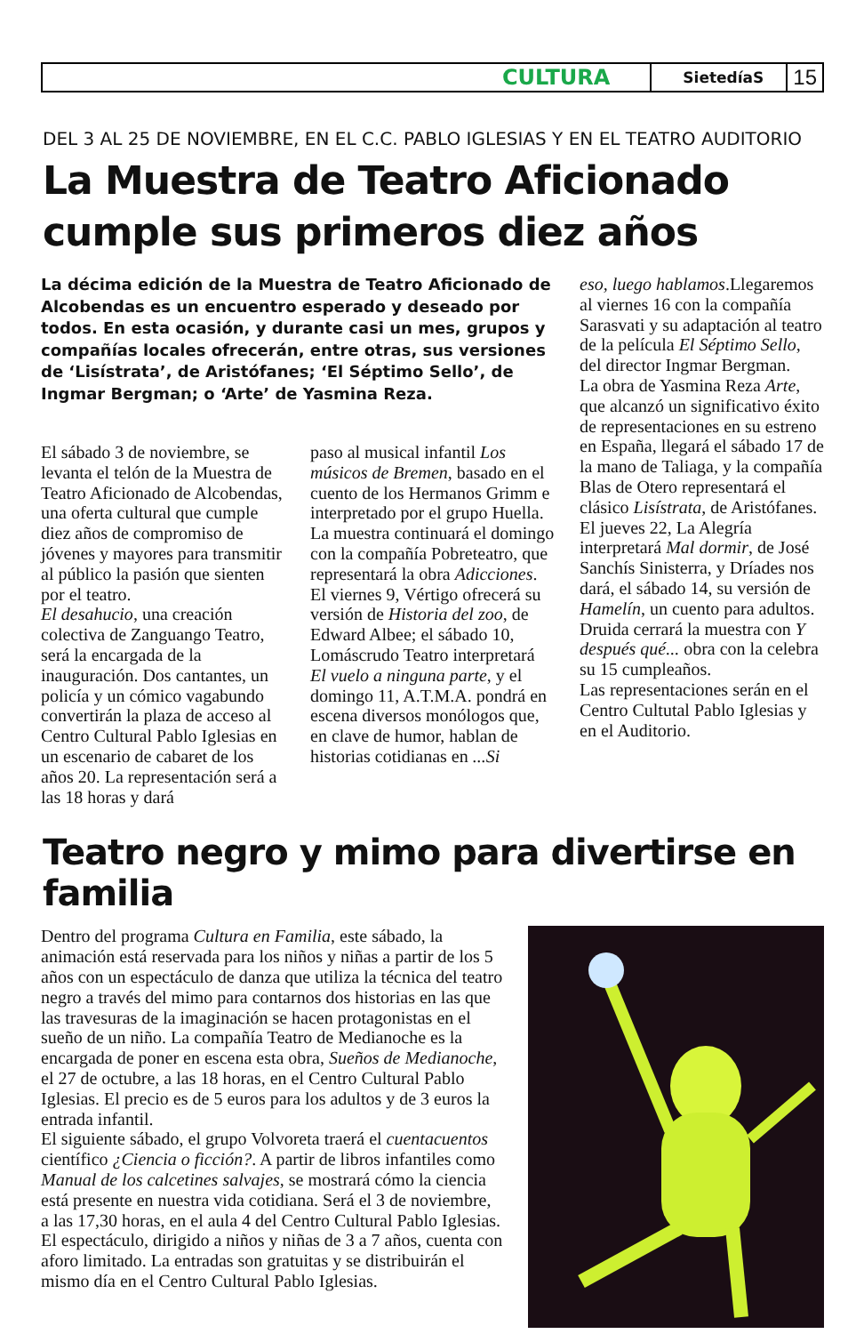CULTURA SietedíaS 15
DEL 3 AL 25 DE NOVIEMBRE, EN EL C.C. PABLO IGLESIAS Y EN EL TEATRO AUDITORIO
La Muestra de Teatro Aficionado cumple sus primeros diez años
La décima edición de la Muestra de Teatro Aficionado de Alcobendas es un encuentro esperado y deseado por todos. En esta ocasión, y durante casi un mes, grupos y compañías locales ofrecerán, entre otras, sus versiones de ‘Lisístrata’, de Aristófanes; ‘El Séptimo Sello’, de Ingmar Bergman; o ‘Arte’ de Yasmina Reza.
El sábado 3 de noviembre, se levanta el telón de la Muestra de Teatro Aficionado de Alcobendas, una oferta cultural que cumple diez años de compromiso de jóvenes y mayores para transmitir al público la pasión que sienten por el teatro.
El desahucio, una creación colectiva de Zanguango Teatro, será la encargada de la inauguración. Dos cantantes, un policía y un cómico vagabundo convertirán la plaza de acceso al Centro Cultural Pablo Iglesias en un escenario de cabaret de los años 20. La representación será a las 18 horas y dará
paso al musical infantil Los músicos de Bremen, basado en el cuento de los Hermanos Grimm e interpretado por el grupo Huella.
La muestra continuará el domingo con la compañía Pobreteatro, que representará la obra Adicciones.
El viernes 9, Vértigo ofrecerá su versión de Historia del zoo, de Edward Albee; el sábado 10, Lomáscrudo Teatro interpretará El vuelo a ninguna parte, y el domingo 11, A.T.M.A. pondrá en escena diversos monólogos que, en clave de humor, hablan de historias cotidianas en ...Si
eso, luego hablamos.Llegaremos al viernes 16 con la compañía Sarasvati y su adaptación al teatro de la película El Séptimo Sello, del director Ingmar Bergman.
La obra de Yasmina Reza Arte, que alcanzó un significativo éxito de representaciones en su estreno en España, llegará el sábado 17 de la mano de Taliaga, y la compañía Blas de Otero representará el clásico Lisístrata, de Aristófanes.
El jueves 22, La Alegría interpretará Mal dormir, de José Sanchís Sinisterra, y Dríades nos dará, el sábado 14, su versión de Hamelín, un cuento para adultos.
Druida cerrará la muestra con Y después qué... obra con la celebra su 15 cumpleaños.
Las representaciones serán en el Centro Cultutal Pablo Iglesias y en el Auditorio.
Teatro negro y mimo para divertirse en familia
Dentro del programa Cultura en Familia, este sábado, la animación está reservada para los niños y niñas a partir de los 5 años con un espectáculo de danza que utiliza la técnica del teatro negro a través del mimo para contarnos dos historias en las que las travesuras de la imaginación se hacen protagonistas en el sueño de un niño. La compañía Teatro de Medianoche es la encargada de poner en escena esta obra, Sueños de Medianoche, el 27 de octubre, a las 18 horas, en el Centro Cultural Pablo Iglesias. El precio es de 5 euros para los adultos y de 3 euros la entrada infantil.
El siguiente sábado, el grupo Volvoreta traerá el cuentacuentos científico ¿Ciencia o ficción?. A partir de libros infantiles como Manual de los calcetines salvajes, se mostrará cómo la ciencia está presente en nuestra vida cotidiana. Será el 3 de noviembre, a las 17,30 horas, en el aula 4 del Centro Cultural Pablo Iglesias. El espectáculo, dirigido a niños y niñas de 3 a 7 años, cuenta con aforo limitado. La entradas son gratuitas y se distribuirán el mismo día en el Centro Cultural Pablo Iglesias.